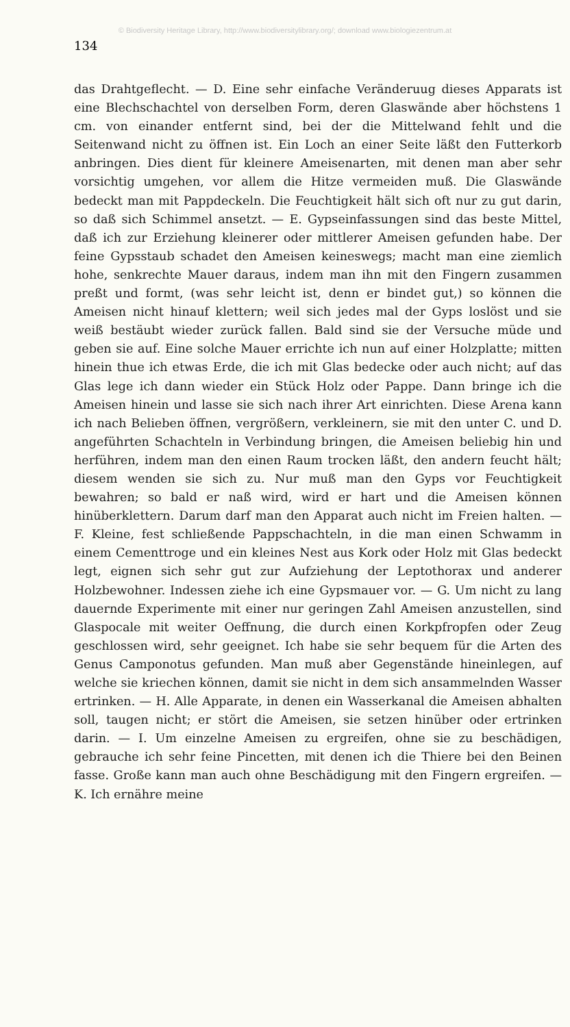© Biodiversity Heritage Library, http://www.biodiversitylibrary.org/; download www.biologiezentrum.at
134
das Drahtgeflecht. — D. Eine sehr einfache Veränderuug dieses Apparats ist eine Blechschachtel von derselben Form, deren Glaswände aber höchstens 1 cm. von einander entfernt sind, bei der die Mittelwand fehlt und die Seitenwand nicht zu öffnen ist. Ein Loch an einer Seite läßt den Futterkorb anbringen. Dies dient für kleinere Ameisenarten, mit denen man aber sehr vorsichtig umgehen, vor allem die Hitze vermeiden muß. Die Glaswände bedeckt man mit Pappdeckeln. Die Feuchtigkeit hält sich oft nur zu gut darin, so daß sich Schimmel ansetzt. — E. Gypseinfassungen sind das beste Mittel, daß ich zur Erziehung kleinerer oder mittlerer Ameisen gefunden habe. Der feine Gypsstaub schadet den Ameisen keineswegs; macht man eine ziemlich hohe, senkrechte Mauer daraus, indem man ihn mit den Fingern zusammen preßt und formt, (was sehr leicht ist, denn er bindet gut,) so können die Ameisen nicht hinauf klettern; weil sich jedes mal der Gyps loslöst und sie weiß bestäubt wieder zurück fallen. Bald sind sie der Versuche müde und geben sie auf. Eine solche Mauer errichte ich nun auf einer Holzplatte; mitten hinein thue ich etwas Erde, die ich mit Glas bedecke oder auch nicht; auf das Glas lege ich dann wieder ein Stück Holz oder Pappe. Dann bringe ich die Ameisen hinein und lasse sie sich nach ihrer Art einrichten. Diese Arena kann ich nach Belieben öffnen, vergrößern, verkleinern, sie mit den unter C. und D. angeführten Schachteln in Verbindung bringen, die Ameisen beliebig hin und herführen, indem man den einen Raum trocken läßt, den andern feucht hält; diesem wenden sie sich zu. Nur muß man den Gyps vor Feuchtigkeit bewahren; so bald er naß wird, wird er hart und die Ameisen können hinüberklettern. Darum darf man den Apparat auch nicht im Freien halten. — F. Kleine, fest schließende Pappschachteln, in die man einen Schwamm in einem Cementtroge und ein kleines Nest aus Kork oder Holz mit Glas bedeckt legt, eignen sich sehr gut zur Aufziehung der Leptothorax und anderer Holzbewohner. Indessen ziehe ich eine Gypsmauer vor. — G. Um nicht zu lang dauernde Experimente mit einer nur geringen Zahl Ameisen anzustellen, sind Glaspocale mit weiter Oeffnung, die durch einen Korkpfropfen oder Zeug geschlossen wird, sehr geeignet. Ich habe sie sehr bequem für die Arten des Genus Camponotus gefunden. Man muß aber Gegenstände hineinlegen, auf welche sie kriechen können, damit sie nicht in dem sich ansammelnden Wasser ertrinken. — H. Alle Apparate, in denen ein Wasserkanal die Ameisen abhalten soll, taugen nicht; er stört die Ameisen, sie setzen hinüber oder ertrinken darin. — I. Um einzelne Ameisen zu ergreifen, ohne sie zu beschädigen, gebrauche ich sehr feine Pincetten, mit denen ich die Thiere bei den Beinen fasse. Große kann man auch ohne Beschädigung mit den Fingern ergreifen. — K. Ich ernähre meine